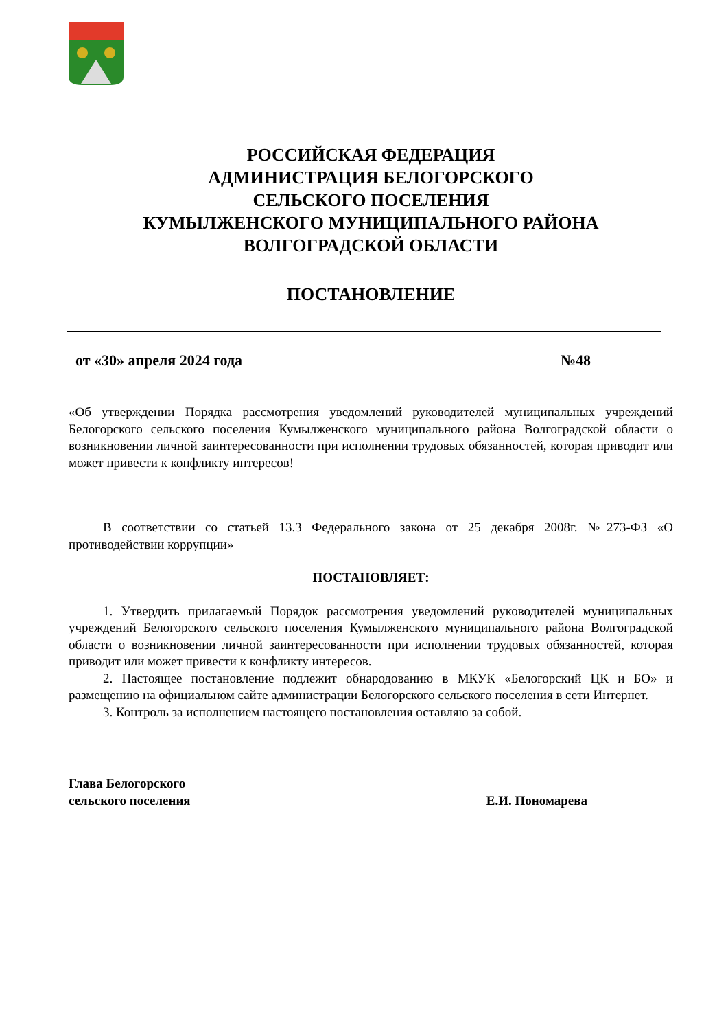РОССИЙСКАЯ ФЕДЕРАЦИЯ
АДМИНИСТРАЦИЯ БЕЛОГОРСКОГО
СЕЛЬСКОГО ПОСЕЛЕНИЯ
КУМЫЛЖЕНСКОГО МУНИЦИПАЛЬНОГО РАЙОНА
ВОЛГОГРАДСКОЙ ОБЛАСТИ
ПОСТАНОВЛЕНИЕ
от «30» апреля 2024 года №48
«Об утверждении Порядка рассмотрения уведомлений руководителей муниципальных учреждений Белогорского сельского поселения Кумылженского муниципального района Волгоградской области о возникновении личной заинтересованности при исполнении трудовых обязанностей, которая приводит или может привести к конфликту интересов!
В соответствии со статьей 13.3 Федерального закона от 25 декабря 2008г. №273-ФЗ «О противодействии коррупции»
ПОСТАНОВЛЯЕТ:
1. Утвердить прилагаемый Порядок рассмотрения уведомлений руководителей муниципальных учреждений Белогорского сельского поселения Кумылженского муниципального района Волгоградской области о возникновении личной заинтересованности при исполнении трудовых обязанностей, которая приводит или может привести к конфликту интересов.
2. Настоящее постановление подлежит обнародованию в МКУК «Белогорский ЦК и БО» и размещению на официальном сайте администрации Белогорского сельского поселения в сети Интернет.
3. Контроль за исполнением настоящего постановления оставляю за собой.
Глава Белогорского
сельского поселения
Е.И. Пономарева